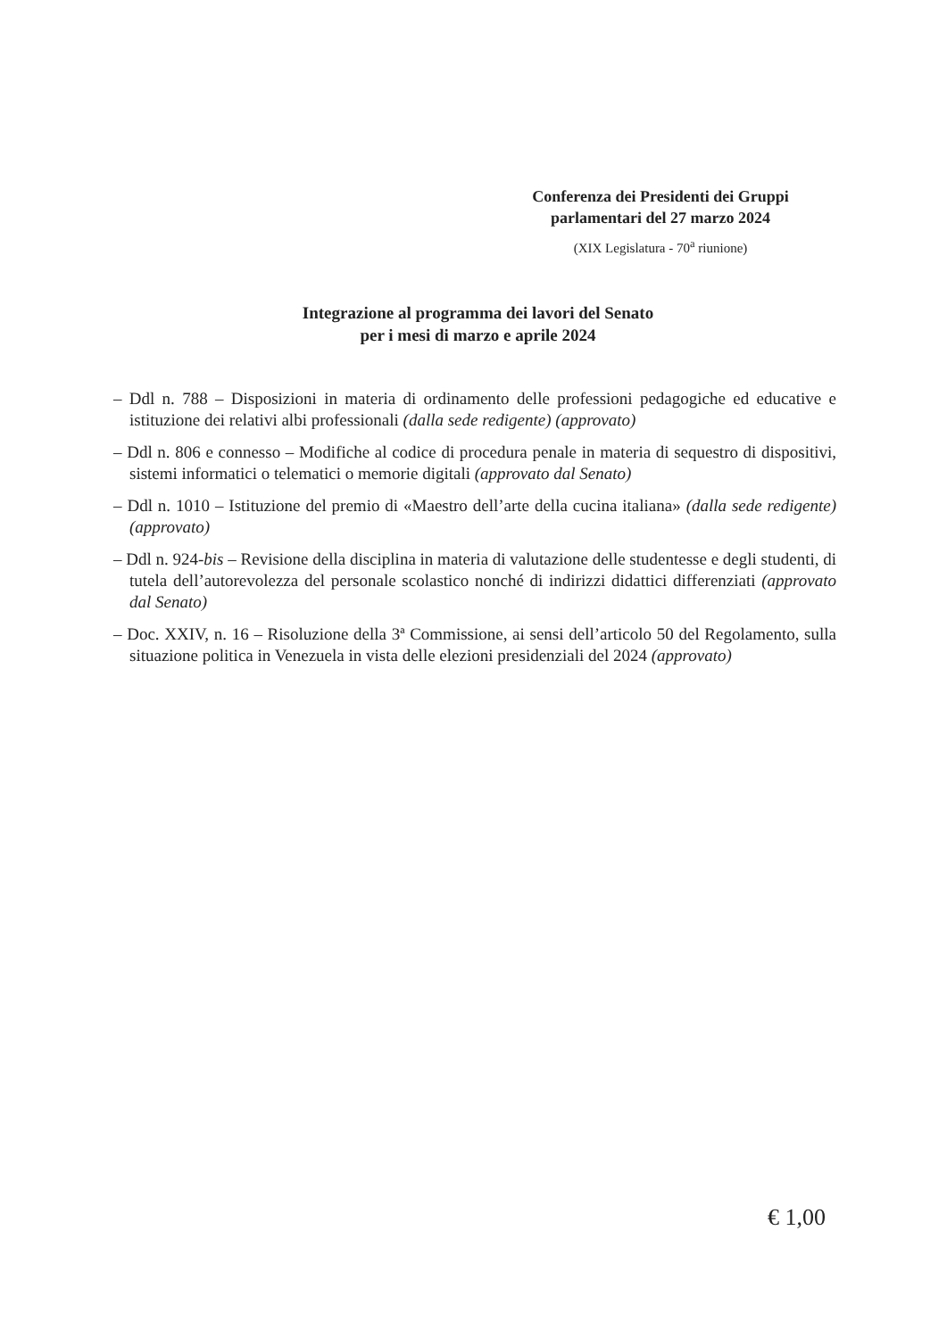Conferenza dei Presidenti dei Gruppi
parlamentari del 27 marzo 2024
(XIX Legislatura - 70<sup>a</sup> riunione)
Integrazione al programma dei lavori del Senato
per i mesi di marzo e aprile 2024
– Ddl n. 788 – Disposizioni in materia di ordinamento delle professioni pedagogiche ed educative e istituzione dei relativi albi professionali (dalla sede redigente) (approvato)
– Ddl n. 806 e connesso – Modifiche al codice di procedura penale in materia di sequestro di dispositivi, sistemi informatici o telematici o memorie digitali (approvato dal Senato)
– Ddl n. 1010 – Istituzione del premio di «Maestro dell’arte della cucina italiana» (dalla sede redigente) (approvato)
– Ddl n. 924-bis – Revisione della disciplina in materia di valutazione delle studentesse e degli studenti, di tutela dell’autorevolezza del personale scolastico nonché di indirizzi didattici differenziati (approvato dal Senato)
– Doc. XXIV, n. 16 – Risoluzione della 3ª Commissione, ai sensi dell’articolo 50 del Regolamento, sulla situazione politica in Venezuela in vista delle elezioni presidenziali del 2024 (approvato)
€ 1,00